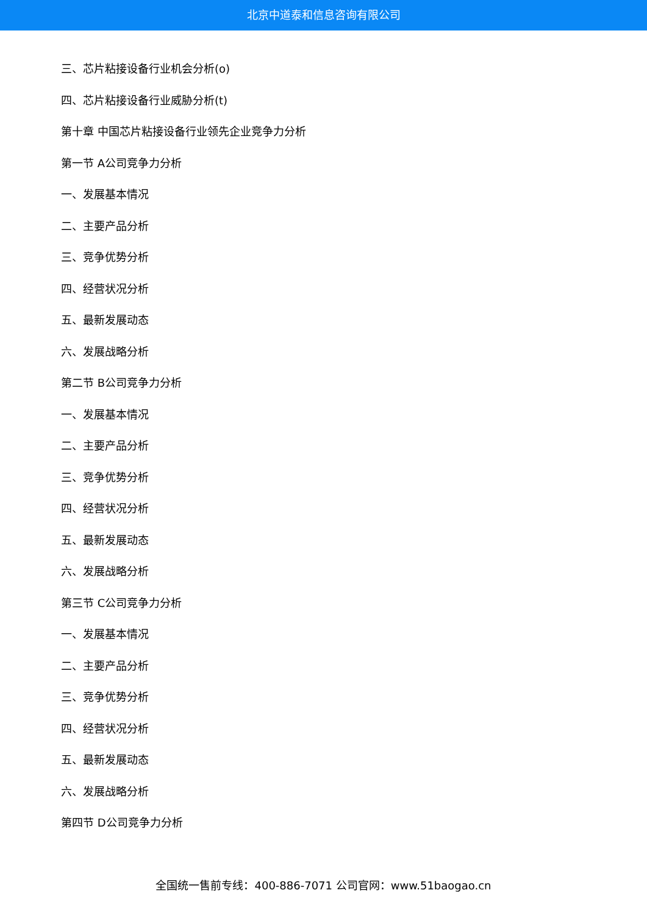北京中道泰和信息咨询有限公司
三、芯片粘接设备行业机会分析(o)
四、芯片粘接设备行业威胁分析(t)
第十章 中国芯片粘接设备行业领先企业竞争力分析
第一节 A公司竞争力分析
一、发展基本情况
二、主要产品分析
三、竞争优势分析
四、经营状况分析
五、最新发展动态
六、发展战略分析
第二节 B公司竞争力分析
一、发展基本情况
二、主要产品分析
三、竞争优势分析
四、经营状况分析
五、最新发展动态
六、发展战略分析
第三节 C公司竞争力分析
一、发展基本情况
二、主要产品分析
三、竞争优势分析
四、经营状况分析
五、最新发展动态
六、发展战略分析
第四节 D公司竞争力分析
全国统一售前专线：400-886-7071 公司官网：www.51baogao.cn